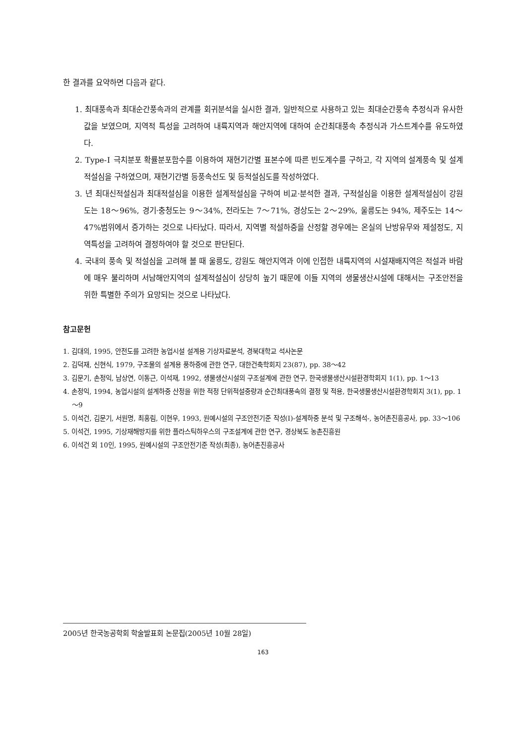한 결과를 요약하면 다음과 같다.
1. 최대풍속과 최대순간풍속과의 관계를 회귀분석을 실시한 결과, 일반적으로 사용하고 있는 최대순간풍속 추정식과 유사한 값을 보였으며, 지역적 특성을 고려하여 내륙지역과 해안지역에 대하여 순간최대풍속 추정식과 가스트계수를 유도하였다.
2. Type-Ⅰ 극치분포 확률분포함수를 이용하여 재현기간별 표본수에 따른 빈도계수를 구하고, 각 지역의 설계풍속 및 설계적설심을 구하였으며, 재현기간별 등풍속선도 및 등적설심도를 작성하였다.
3. 년 최대신적설심과 최대적설심을 이용한 설계적설심을 구하여 비교·분석한 결과, 구적설심을 이용한 설계적설심이 강원도는 18～96%, 경기·충청도는 9～34%, 전라도는 7～71%, 경상도는 2～29%, 울릉도는 94%, 제주도는 14～47%범위에서 증가하는 것으로 나타났다. 따라서, 지역별 적설하중을 산정할 경우에는 온실의 난방유무와 제설정도, 지역특성을 고려하여 결정하여야 할 것으로 판단된다.
4. 국내의 풍속 및 적설심을 고려해 볼 때 울릉도, 강원도 해안지역과 이에 인접한 내륙지역의 시설재배지역은 적설과 바람에 매우 불리하며 서남해안지역의 설계적설심이 상당히 높기 때문에 이들 지역의 생물생산시설에 대해서는 구조안전을 위한 특별한 주의가 요망되는 것으로 나타났다.
참고문헌
1. 김대의, 1995, 안전도를 고려한 농업시설 설계용 기상자료분석, 경북대학교 석사논문
2. 김덕재, 신현식, 1979, 구조물의 설계용 풍하중에 관한 연구, 대한건축학회지 23(87), pp. 38～42
3. 김문기, 손정익, 남상연, 이동근, 이석재, 1992, 생물생산시설의 구조설계에 관한 연구, 한국생물생산시설환경학회지 1(1), pp. 1～13
4. 손정익, 1994, 농업시설의 설계하중 산정을 위한 적정 단위적설중량과 순간최대풍속의 결정 및 적용, 한국생물생산시설환경학회지 3(1), pp. 1～9
5. 이석건, 김문기, 서원명, 최홍림, 이현우, 1993, 원예시설의 구조안전기준 작성(Ⅰ)-설계하중 분석 및 구조해석-, 농어촌진흥공사, pp. 33～106
5. 이석건, 1995, 기상재해방지를 위한 플라스틱하우스의 구조설계에 관한 연구, 경상북도 농촌진흥원
6. 이석건 외 10인, 1995, 원예시설의 구조안전기준 작성(최종), 농어촌진흥공사
2005년 한국농공학회 학술발표회 논문집(2005년 10월 28일)
163